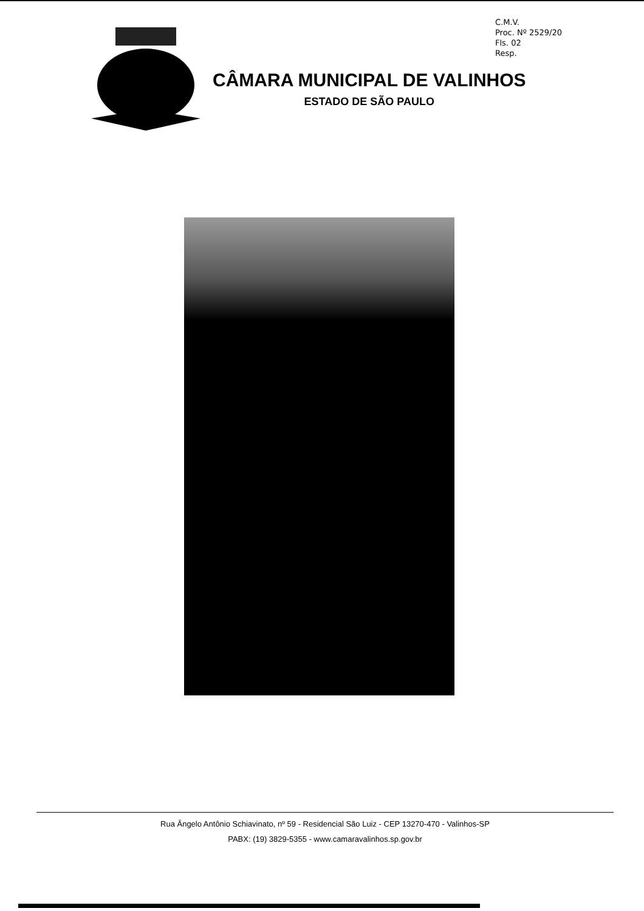C.M.V.
Proc. Nº 2529/20
Fls. 02
Resp.
CÂMARA MUNICIPAL DE VALINHOS
ESTADO DE SÃO PAULO
Rua Ângelo Antônio Schiavinato, nº 59 - Residencial São Luiz - CEP 13270-470 - Valinhos-SP
PABX: (19) 3829-5355 - www.camaravalinhos.sp.gov.br